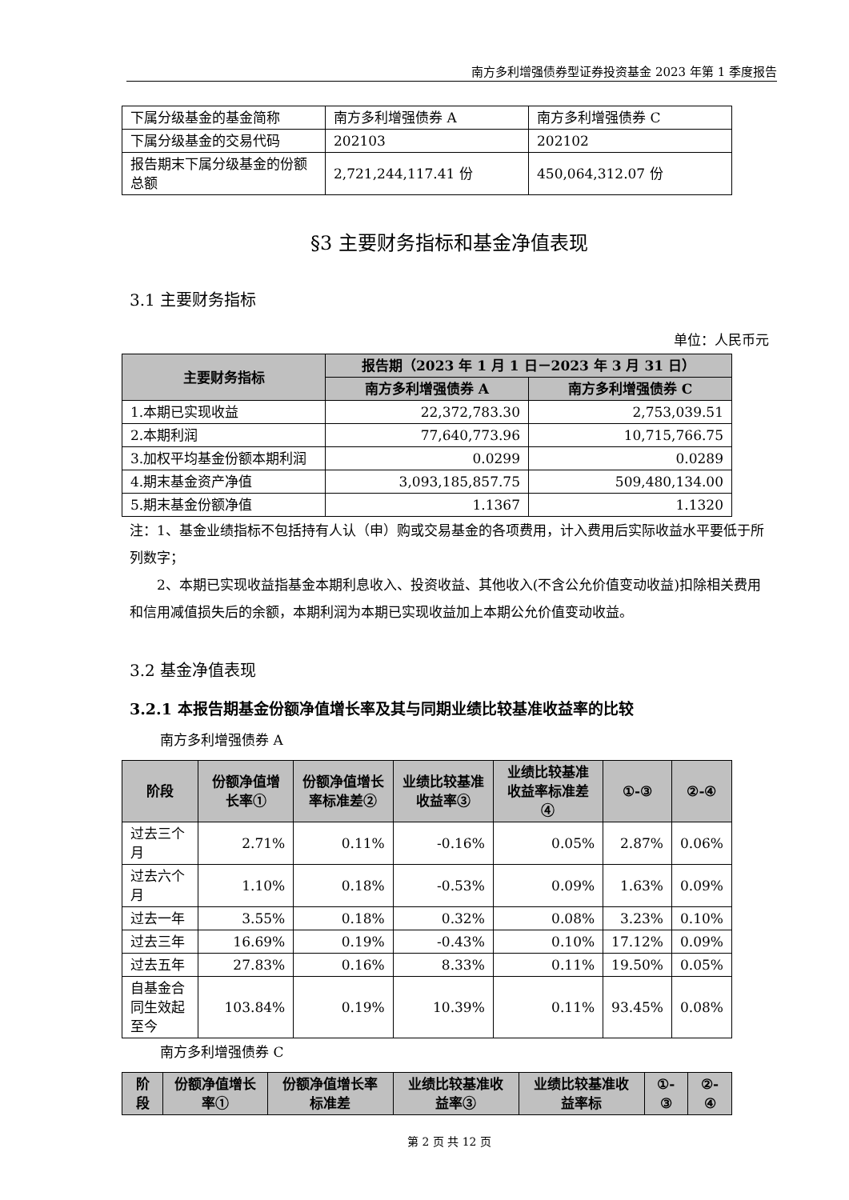南方多利增强债券型证券投资基金 2023 年第 1 季度报告
| 下属分级基金的基金简称 | 南方多利增强债券 A | 南方多利增强债券 C |
| 下属分级基金的交易代码 | 202103 | 202102 |
| 报告期末下属分级基金的份额总额 | 2,721,244,117.41 份 | 450,064,312.07 份 |
§3 主要财务指标和基金净值表现
3.1 主要财务指标
单位：人民币元
| 主要财务指标 | 报告期（2023 年 1 月 1 日－2023 年 3 月 31 日） | |
| --- | --- | --- |
| | 南方多利增强债券 A | 南方多利增强债券 C |
| 1.本期已实现收益 | 22,372,783.30 | 2,753,039.51 |
| 2.本期利润 | 77,640,773.96 | 10,715,766.75 |
| 3.加权平均基金份额本期利润 | 0.0299 | 0.0289 |
| 4.期末基金资产净值 | 3,093,185,857.75 | 509,480,134.00 |
| 5.期末基金份额净值 | 1.1367 | 1.1320 |
注：1、基金业绩指标不包括持有人认（申）购或交易基金的各项费用，计入费用后实际收益水平要低于所列数字；
2、本期已实现收益指基金本期利息收入、投资收益、其他收入(不含公允价值变动收益)扣除相关费用和信用减值损失后的余额，本期利润为本期已实现收益加上本期公允价值变动收益。
3.2 基金净值表现
3.2.1 本报告期基金份额净值增长率及其与同期业绩比较基准收益率的比较
南方多利增强债券 A
| 阶段 | 份额净值增长率① | 份额净值增长率标准差② | 业绩比较基准收益率③ | 业绩比较基准收益率标准差④ | ①-③ | ②-④ |
| --- | --- | --- | --- | --- | --- | --- |
| 过去三个月 | 2.71% | 0.11% | -0.16% | 0.05% | 2.87% | 0.06% |
| 过去六个月 | 1.10% | 0.18% | -0.53% | 0.09% | 1.63% | 0.09% |
| 过去一年 | 3.55% | 0.18% | 0.32% | 0.08% | 3.23% | 0.10% |
| 过去三年 | 16.69% | 0.19% | -0.43% | 0.10% | 17.12% | 0.09% |
| 过去五年 | 27.83% | 0.16% | 8.33% | 0.11% | 19.50% | 0.05% |
| 自基金合同生效起至今 | 103.84% | 0.19% | 10.39% | 0.11% | 93.45% | 0.08% |
南方多利增强债券 C
| 阶段 | 份额净值增长率① | 份额净值增长率标准差 | 业绩比较基准收益率③ | 业绩比较基准收益率标 | ①-③ | ②-④ |
| --- | --- | --- | --- | --- | --- | --- |
第 2 页 共 12 页